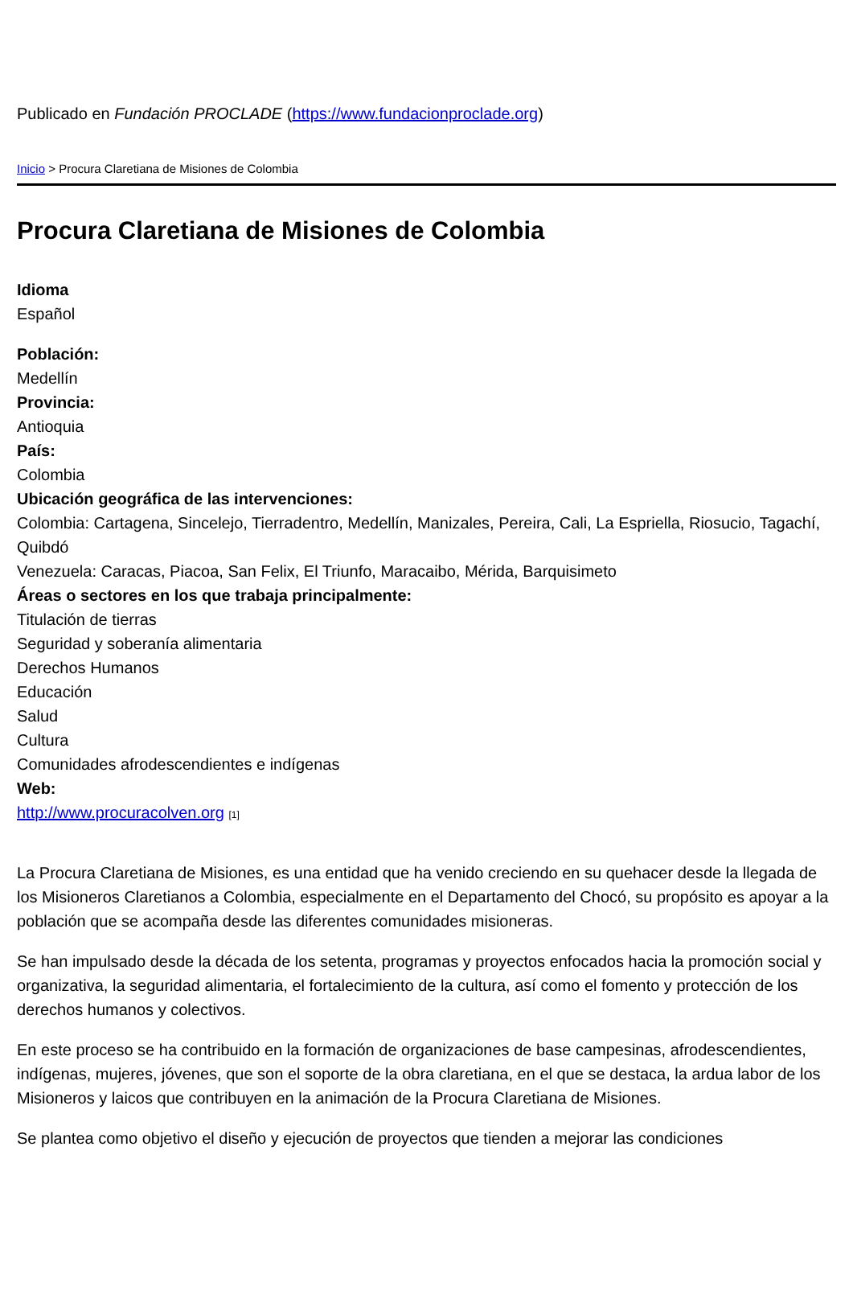Publicado en Fundación PROCLADE (https://www.fundacionproclade.org)
Inicio > Procura Claretiana de Misiones de Colombia
Procura Claretiana de Misiones de Colombia
Idioma
Español
Población:
Medellín
Provincia:
Antioquia
País:
Colombia
Ubicación geográfica de las intervenciones:
Colombia: Cartagena, Sincelejo, Tierradentro, Medellín, Manizales, Pereira, Cali, La Espriella, Riosucio, Tagachí, Quibdó
Venezuela: Caracas, Piacoa, San Felix, El Triunfo, Maracaibo, Mérida, Barquisimeto
Áreas o sectores en los que trabaja principalmente:
Titulación de tierras
Seguridad y soberanía alimentaria
Derechos Humanos
Educación
Salud
Cultura
Comunidades afrodescendientes e indígenas
Web:
http://www.procuracolven.org [1]
La Procura Claretiana de Misiones, es una entidad que ha venido creciendo en su quehacer desde la llegada de los Misioneros Claretianos a Colombia, especialmente en el Departamento del Chocó, su propósito es apoyar a la población que se acompaña desde las diferentes comunidades misioneras.
Se han impulsado desde la década de los setenta, programas y proyectos enfocados hacia la promoción social y organizativa, la seguridad alimentaria, el fortalecimiento de la cultura, así como el fomento y protección de los derechos humanos y colectivos.
En este proceso se ha contribuido en la formación de organizaciones de base campesinas, afrodescendientes, indígenas, mujeres, jóvenes, que son el soporte de la obra claretiana, en el que se destaca, la ardua labor de los Misioneros y laicos que contribuyen en la animación de la Procura Claretiana de Misiones.
Se plantea como objetivo el diseño y ejecución de proyectos que tienden a mejorar las condiciones